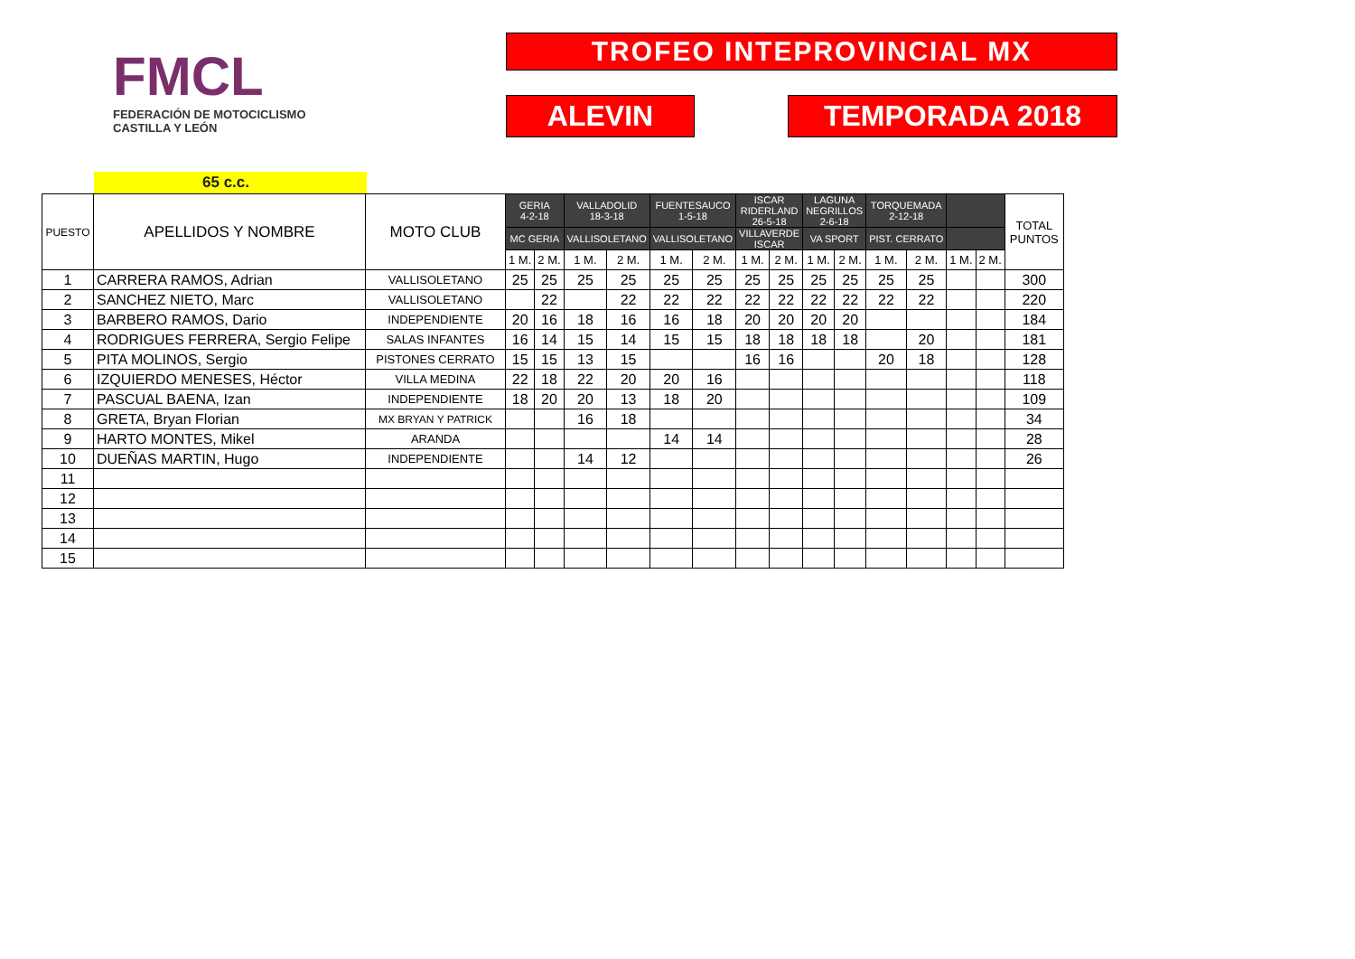FMCL
FEDERACIÓN DE MOTOCICLISMO
CASTILLA Y LEÓN
TROFEO INTEPROVINCIAL MX
ALEVIN TEMPORADA 2018
65 c.c.
| PUESTO | APELLIDOS Y NOMBRE | MOTO CLUB | GERIA 4-2-18 | | VALLADOLID 18-3-18 | | FUENTESAUCO 1-5-18 | | ISCAR RIDERLAND 26-5-18 | | LAGUNA NEGRILLOS 2-6-18 | | TORQUEMADA 2-12-18 | | | | TOTAL PUNTOS |
| --- | --- | --- | --- | --- | --- | --- | --- | --- | --- | --- | --- | --- | --- | --- | --- | --- | --- |
| | | | MC GERIA | | VALLISOLETANO | | VALLISOLETANO | | VILLAVERDE ISCAR | | VA SPORT | | PIST. CERRATO | | | | |
| | | | 1 M. | 2 M. | 1 M. | 2 M. | 1 M. | 2 M. | 1 M. | 2 M. | 1 M. | 2 M. | 1 M. | 2 M. | 1 M. | 2 M. | |
| 1 | CARRERA RAMOS, Adrian | VALLISOLETANO | 25 | 25 | 25 | 25 | 25 | 25 | 25 | 25 | 25 | 25 | 25 | 25 | | | 300 |
| 2 | SANCHEZ NIETO, Marc | VALLISOLETANO | | 22 | | 22 | 22 | 22 | 22 | 22 | 22 | 22 | 22 | 22 | | | 220 |
| 3 | BARBERO RAMOS, Dario | INDEPENDIENTE | 20 | 16 | 18 | 16 | 16 | 18 | 20 | 20 | 20 | 20 | | | | | 184 |
| 4 | RODRIGUES FERRERA, Sergio Felipe | SALAS INFANTES | 16 | 14 | 15 | 14 | 15 | 15 | 18 | 18 | 18 | 18 | | 20 | | | 181 |
| 5 | PITA MOLINOS, Sergio | PISTONES CERRATO | 15 | 15 | 13 | 15 | | | 16 | 16 | | | 20 | 18 | | | 128 |
| 6 | IZQUIERDO MENESES, Héctor | VILLA MEDINA | 22 | 18 | 22 | 20 | 20 | 16 | | | | | | | | | 118 |
| 7 | PASCUAL BAENA, Izan | INDEPENDIENTE | 18 | 20 | 20 | 13 | 18 | 20 | | | | | | | | | 109 |
| 8 | GRETA, Bryan Florian | MX BRYAN Y PATRICK | | | 16 | 18 | | | | | | | | | | | 34 |
| 9 | HARTO MONTES, Mikel | ARANDA | | | | | 14 | 14 | | | | | | | | | 28 |
| 10 | DUEÑAS MARTIN, Hugo | INDEPENDIENTE | | | 14 | 12 | | | | | | | | | | | 26 |
| 11 | | | | | | | | | | | | | | | | | |
| 12 | | | | | | | | | | | | | | | | | |
| 13 | | | | | | | | | | | | | | | | | |
| 14 | | | | | | | | | | | | | | | | | |
| 15 | | | | | | | | | | | | | | | | | |